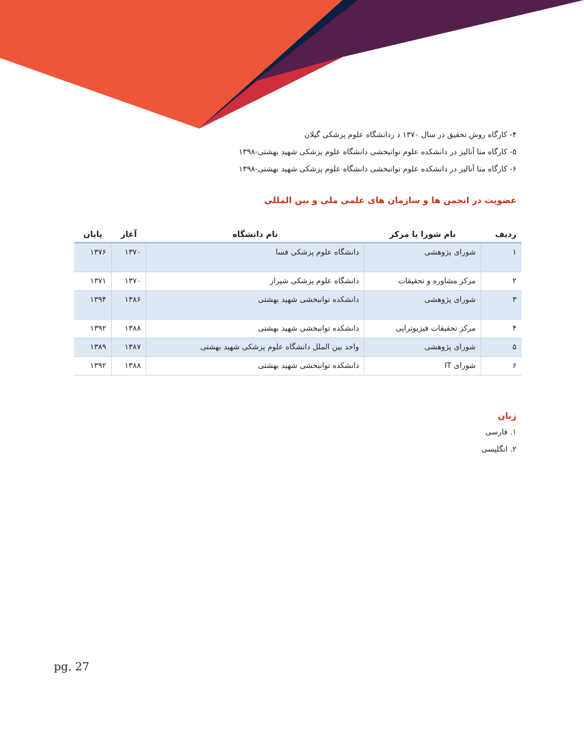۴- کارگاه روش تحقیق در سال ۱۳۷۰ د ردانشگاه علوم پزشکی گیلان
۵- کارگاه متا آنالیز در دانشکده علوم توانبخشی دانشگاه علوم پزشکی شهید بهشتی-۱۳۹۸
۶- کارگاه متا آنالیز در دانشکده علوم توانبخشی دانشگاه علوم پزشکی شهید بهشتی-۱۳۹۸
عضویت در انجمن ها و سازمان های علمی ملی و بین المللی
| ردیف | نام شورا یا مرکز | نام دانشگاه | آغاز | پایان |
| --- | --- | --- | --- | --- |
| ۱ | شورای پژوهشی | دانشگاه علوم پزشکی فسا | ۱۳۷۰ | ۱۳۷۶ |
| ۲ | مرکز مشاوره و تحقیقات | دانشگاه علوم پزشکی شیراز | ۱۳۷۰ | ۱۳۷۱ |
| ۳ | شورای پژوهشی | دانشکده توانبخشی شهید بهشتی | ۱۳۸۶ | ۱۳۹۴ |
| ۴ | مرکز تحقیقات فیزیوتراپی | دانشکده توانبخشی شهید بهشتی | ۱۳۸۸ | ۱۳۹۲ |
| ۵ | شورای پژوهشی | واحد بین الملل دانشگاه علوم پزشکی شهید بهشتی | ۱۳۸۷ | ۱۳۸۹ |
| ۶ | شورای IT | دانشکده توانبخشی شهید بهشتی | ۱۳۸۸ | ۱۳۹۲ |
زبان
۱. فارسی
۲. انگلیسی
pg. 27